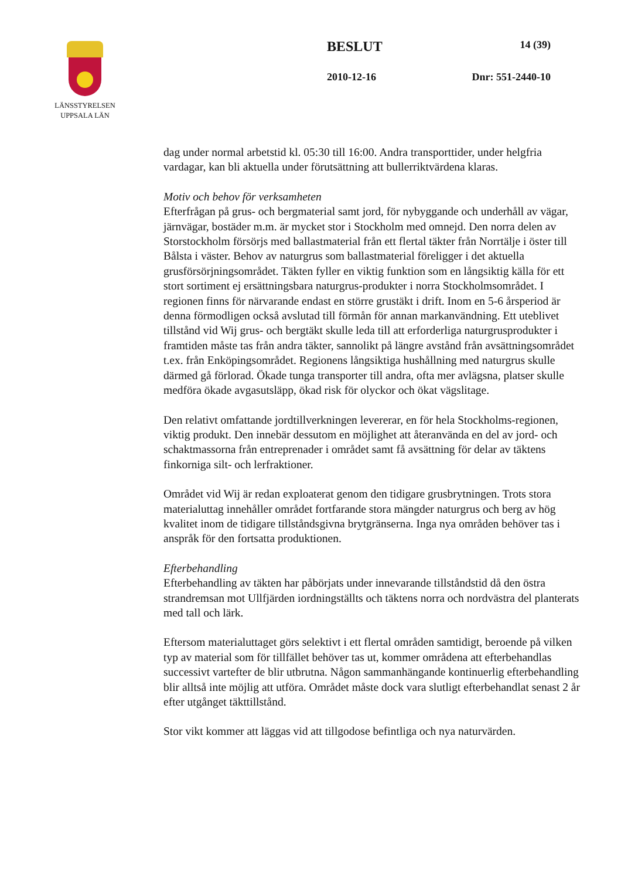LÄNSSTYRELSEN
UPPSALA LÄN
BESLUT 14 (39)
2010-12-16 Dnr: 551-2440-10
dag under normal arbetstid kl. 05:30 till 16:00. Andra transporttider, under helgfria vardagar, kan bli aktuella under förutsättning att bullerriktvärdena klaras.
Motiv och behov för verksamheten
Efterfrågan på grus- och bergmaterial samt jord, för nybyggande och underhåll av vägar, järnvägar, bostäder m.m. är mycket stor i Stockholm med omnejd. Den norra delen av Storstockholm försörjs med ballastmaterial från ett flertal täkter från Norrtälje i öster till Bålsta i väster. Behov av naturgrus som ballastmaterial föreligger i det aktuella grusförsörjningsområdet. Täkten fyller en viktig funktion som en långsiktig källa för ett stort sortiment ej ersättningsbara naturgrus-produkter i norra Stockholmsområdet. I regionen finns för närvarande endast en större grustäkt i drift. Inom en 5-6 årsperiod är denna förmodligen också avslutad till förmån för annan markanvändning. Ett uteblivet tillstånd vid Wij grus- och bergtäkt skulle leda till att erforderliga naturgrusprodukter i framtiden måste tas från andra täkter, sannolikt på längre avstånd från avsättningsområdet t.ex. från Enköpingsområdet. Regionens långsiktiga hushållning med naturgrus skulle därmed gå förlorad. Ökade tunga transporter till andra, ofta mer avlägsna, platser skulle medföra ökade avgasutsläpp, ökad risk för olyckor och ökat vägslitage.
Den relativt omfattande jordtillverkningen levererar, en för hela Stockholms-regionen, viktig produkt. Den innebär dessutom en möjlighet att återanvända en del av jord- och schaktmassorna från entreprenader i området samt få avsättning för delar av täktens finkorniga silt- och lerfraktioner.
Området vid Wij är redan exploaterat genom den tidigare grusbrytningen. Trots stora materialuttag innehåller området fortfarande stora mängder naturgrus och berg av hög kvalitet inom de tidigare tillståndsgivna brytgränserna. Inga nya områden behöver tas i anspråk för den fortsatta produktionen.
Efterbehandling
Efterbehandling av täkten har påbörjats under innevarande tillståndstid då den östra strandremsan mot Ullfjärden iordningställts och täktens norra och nordvästra del planterats med tall och lärk.
Eftersom materialuttaget görs selektivt i ett flertal områden samtidigt, beroende på vilken typ av material som för tillfället behöver tas ut, kommer områdena att efterbehandlas successivt vartefter de blir utbrutna. Någon sammanhängande kontinuerlig efterbehandling blir alltså inte möjlig att utföra. Området måste dock vara slutligt efterbehandlat senast 2 år efter utgånget täkttillstånd.
Stor vikt kommer att läggas vid att tillgodose befintliga och nya naturvärden.